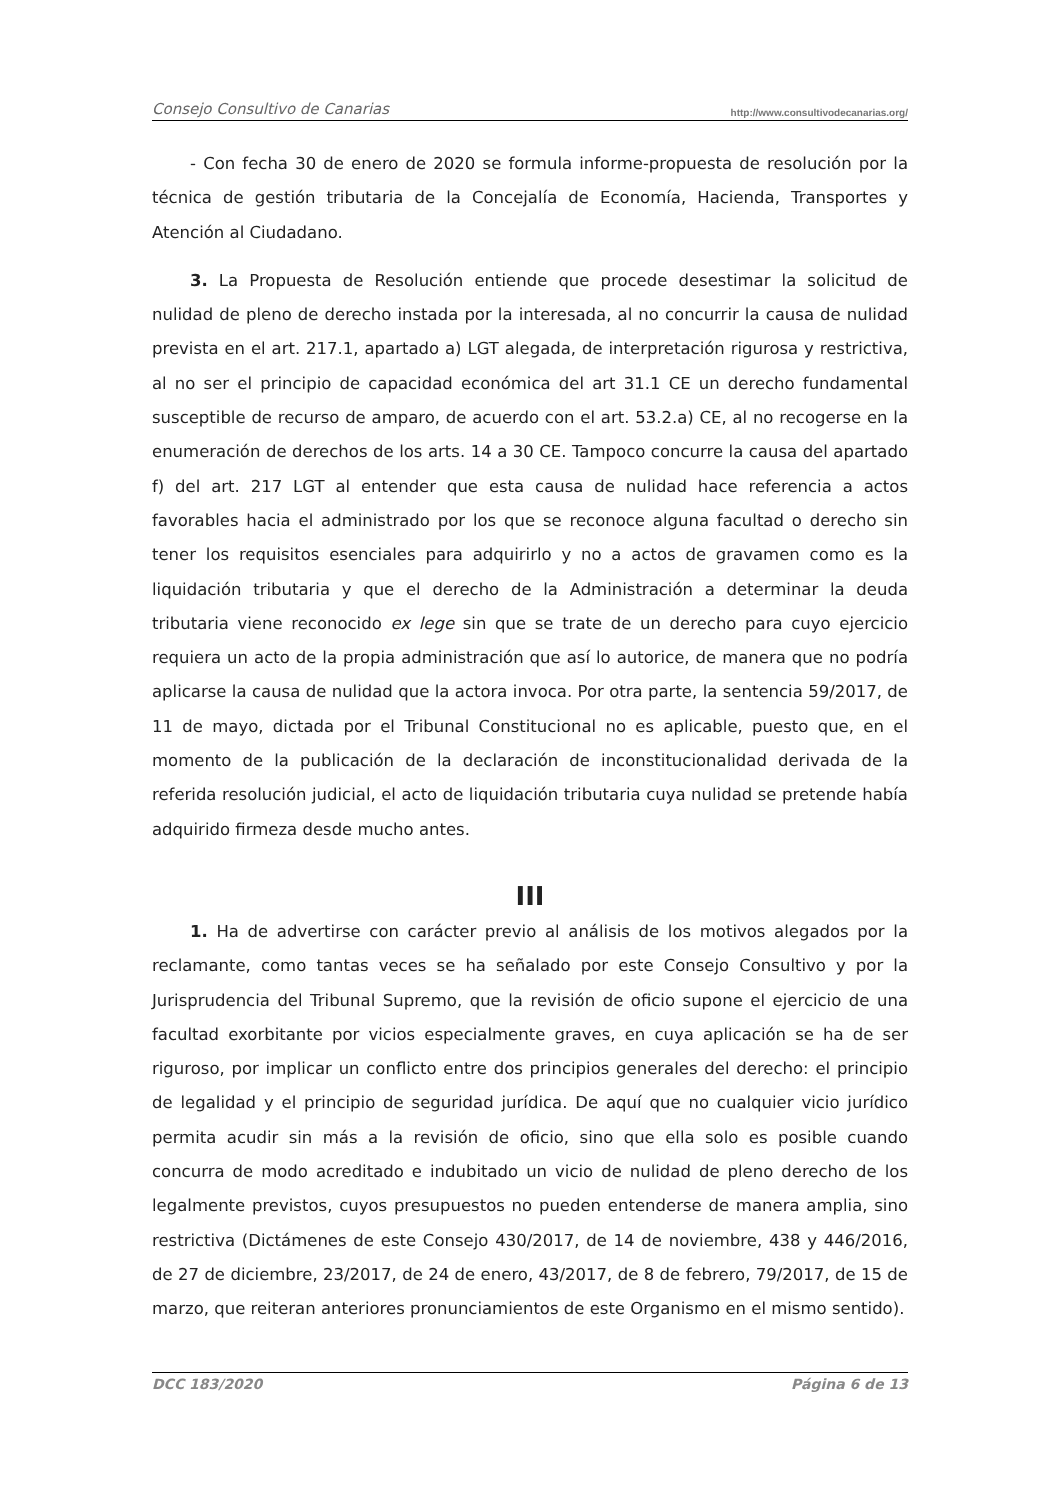Consejo Consultivo de Canarias http://www.consultivodecanarias.org/
- Con fecha 30 de enero de 2020 se formula informe-propuesta de resolución por la técnica de gestión tributaria de la Concejalía de Economía, Hacienda, Transportes y Atención al Ciudadano.
3. La Propuesta de Resolución entiende que procede desestimar la solicitud de nulidad de pleno de derecho instada por la interesada, al no concurrir la causa de nulidad prevista en el art. 217.1, apartado a) LGT alegada, de interpretación rigurosa y restrictiva, al no ser el principio de capacidad económica del art 31.1 CE un derecho fundamental susceptible de recurso de amparo, de acuerdo con el art. 53.2.a) CE, al no recogerse en la enumeración de derechos de los arts. 14 a 30 CE. Tampoco concurre la causa del apartado f) del art. 217 LGT al entender que esta causa de nulidad hace referencia a actos favorables hacia el administrado por los que se reconoce alguna facultad o derecho sin tener los requisitos esenciales para adquirirlo y no a actos de gravamen como es la liquidación tributaria y que el derecho de la Administración a determinar la deuda tributaria viene reconocido ex lege sin que se trate de un derecho para cuyo ejercicio requiera un acto de la propia administración que así lo autorice, de manera que no podría aplicarse la causa de nulidad que la actora invoca. Por otra parte, la sentencia 59/2017, de 11 de mayo, dictada por el Tribunal Constitucional no es aplicable, puesto que, en el momento de la publicación de la declaración de inconstitucionalidad derivada de la referida resolución judicial, el acto de liquidación tributaria cuya nulidad se pretende había adquirido firmeza desde mucho antes.
III
1. Ha de advertirse con carácter previo al análisis de los motivos alegados por la reclamante, como tantas veces se ha señalado por este Consejo Consultivo y por la Jurisprudencia del Tribunal Supremo, que la revisión de oficio supone el ejercicio de una facultad exorbitante por vicios especialmente graves, en cuya aplicación se ha de ser riguroso, por implicar un conflicto entre dos principios generales del derecho: el principio de legalidad y el principio de seguridad jurídica. De aquí que no cualquier vicio jurídico permita acudir sin más a la revisión de oficio, sino que ella solo es posible cuando concurra de modo acreditado e indubitado un vicio de nulidad de pleno derecho de los legalmente previstos, cuyos presupuestos no pueden entenderse de manera amplia, sino restrictiva (Dictámenes de este Consejo 430/2017, de 14 de noviembre, 438 y 446/2016, de 27 de diciembre, 23/2017, de 24 de enero, 43/2017, de 8 de febrero, 79/2017, de 15 de marzo, que reiteran anteriores pronunciamientos de este Organismo en el mismo sentido).
DCC 183/2020 Página 6 de 13